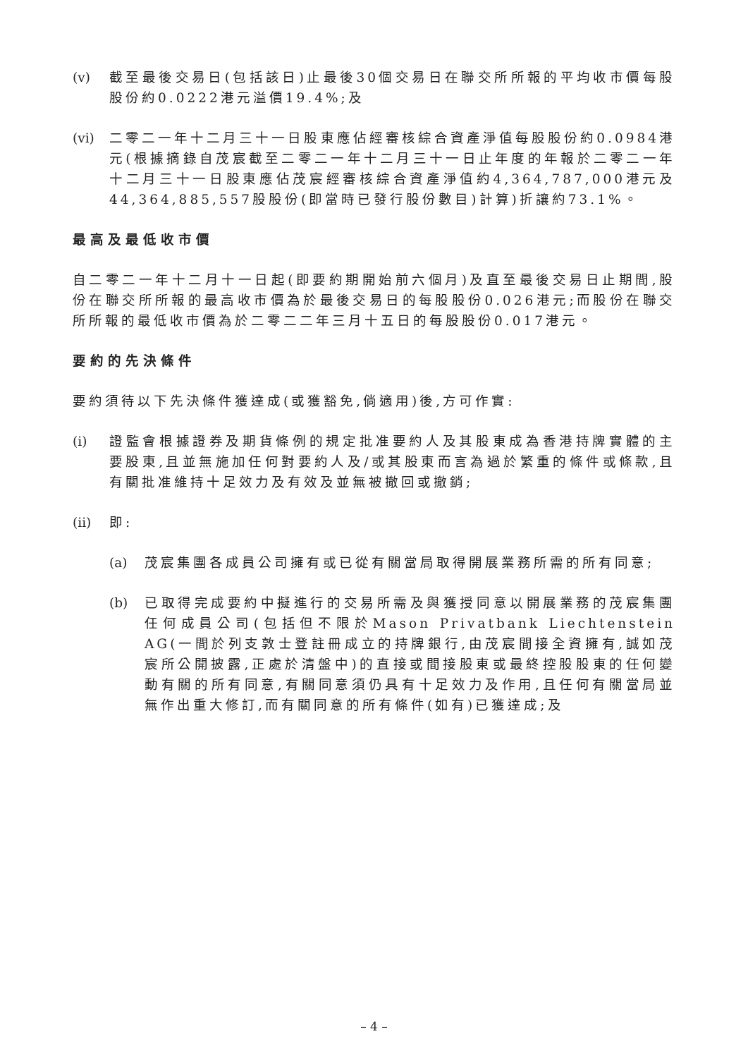(v) 截至最後交易日(包括該日)止最後30個交易日在聯交所所報的平均收市價每股股份約0.0222港元溢價19.4%;及
(vi)
二零二一年十二月三十一日股東應佔經審核綜合資產淨值每股股份約0.0984港元(根據摘錄自茂宸截至二零二一年十二月三十一日止年度的年報於二零二一年十二月三十一日股東應佔茂宸經審核綜合資產淨值約4,364,787,000港元及44,364,885,557股股份(即當時已發行股份數目)計算)折讓約73.1%。
最高及最低收市價
自二零二一年十二月十一日起(即要約期開始前六個月)及直至最後交易日止期間,股份在聯交所所報的最高收市價為於最後交易日的每股股份0.026港元;而股份在聯交所所報的最低收市價為於二零二二年三月十五日的每股股份0.017港元。
要約的先決條件
要約須待以下先決條件獲達成(或獲豁免,倘適用)後,方可作實:
(i) 證監會根據證券及期貨條例的規定批准要約人及其股東成為香港持牌實體的主要股東,且並無施加任何對要約人及/或其股東而言為過於繁重的條件或條款,且有關批准維持十足效力及有效及並無被撤回或撤銷;
(ii)
即:
(a) 茂宸集團各成員公司擁有或已從有關當局取得開展業務所需的所有同意;
(b) 已取得完成要約中擬進行的交易所需及與獲授同意以開展業務的茂宸集團任何成員公司(包括但不限於Mason Privatbank Liechtenstein AG(一間於列支敦士登註冊成立的持牌銀行,由茂宸間接全資擁有,誠如茂宸所公開披露,正處於清盤中)的直接或間接股東或最終控股股東的任何變動有關的所有同意,有關同意須仍具有十足效力及作用,且任何有關當局並無作出重大修訂,而有關同意的所有條件(如有)已獲達成;及
– 4 –